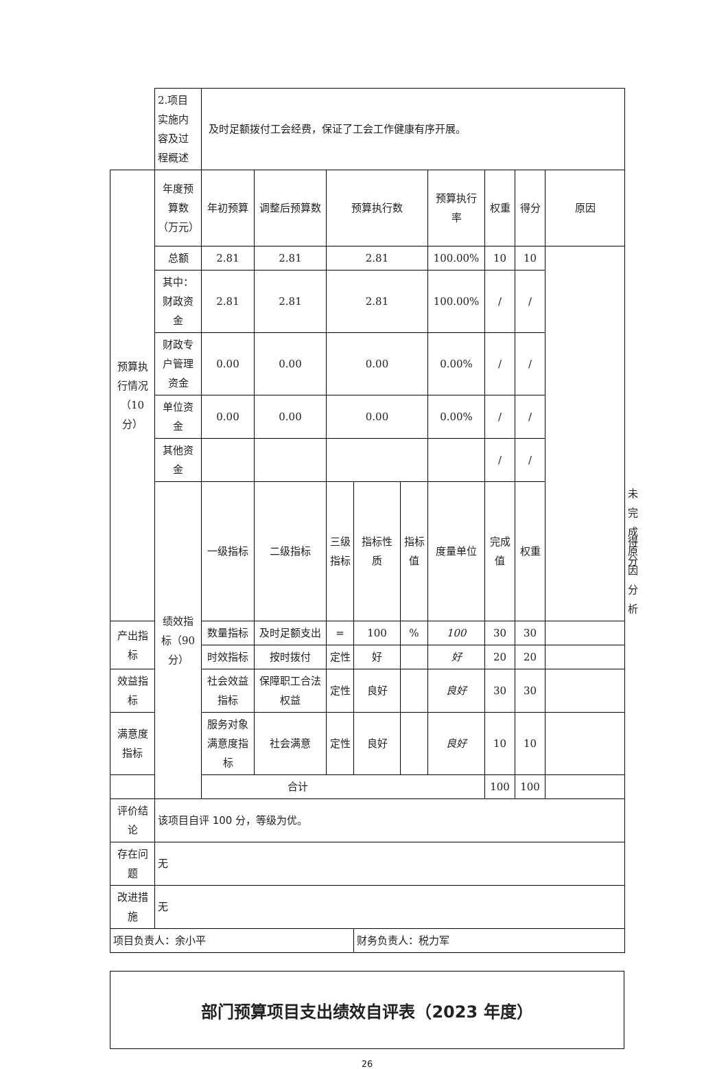| | 2.项目实施内容及过程概述 | 及时足额拨付工会经费，保证了工会工作健康有序开展。 | | | | | | | | | | |
| 预算执行情况（10分） | 年度预算数（万元） | 年初预算 | 调整后预算数 | 预算执行数 | | | 预算执行率 | 权重 | 得分 | 原因 | | |
| | 总额 | 2.81 | 2.81 | 2.81 | | | 100.00% | 10 | 10 | | | |
| | 其中：财政资金 | 2.81 | 2.81 | 2.81 | | | 100.00% | / | / | | | |
| | 财政专户管理资金 | 0.00 | 0.00 | 0.00 | | | 0.00% | / | / | | | |
| | 单位资金 | 0.00 | 0.00 | 0.00 | | | 0.00% | / | / | | | |
| | 其他资金 | | | | | | | / | / | | | |
| | 绩效指标（90分） | 一级指标 | 二级指标 | 三级指标 | 指标性质 | 指标值 | 度量单位 | 完成值 | 权重 | | 得分 | 未完成原因分析 |
| 产出指标 | | 数量指标 | 及时足额支出 | = | 100 | % | 100 | 30 | 30 | | | |
| | | 时效指标 | 按时拨付 | 定性 | 好 | | 好 | 20 | 20 | | | |
| 效益指标 | | 社会效益指标 | 保障职工合法权益 | 定性 | 良好 | | 良好 | 30 | 30 | | | |
| 满意度指标 | | 服务对象满意度指标 | 社会满意 | 定性 | 良好 | | 良好 | 10 | 10 | | | |
| 合计 | | | | | | | | 100 | 100 | | | |
| 评价结论 | 该项目自评 100 分，等级为优。 | | | | | | | | | | | |
| 存在问题 | 无 | | | | | | | | | | | |
| 改进措施 | 无 | | | | | | | | | | | |
| 项目负责人：余小平 | | | | | 财务负责人：税力军 | | | | | | | |
部门预算项目支出绩效自评表（2023 年度）
26